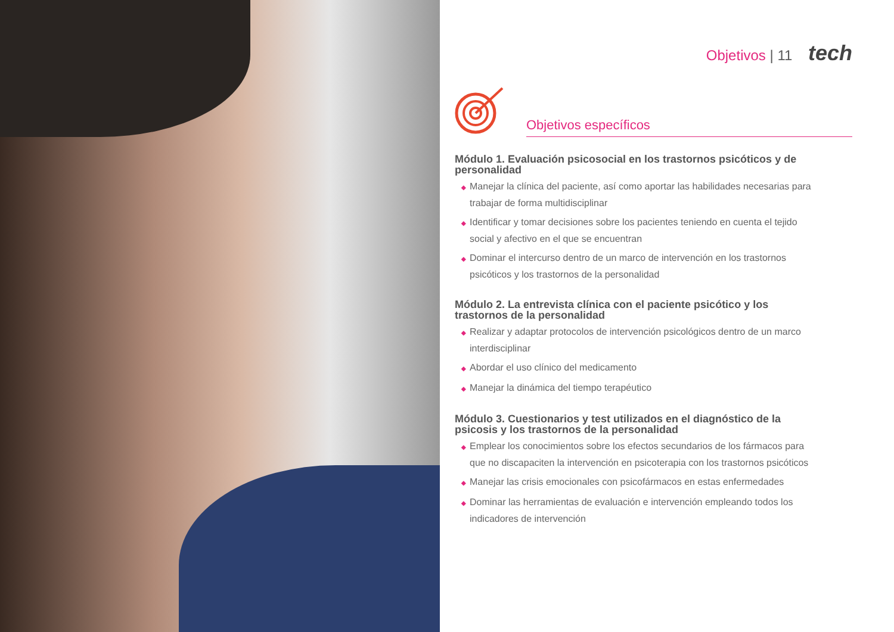Objetivos | 11 tech
Objetivos específicos
Módulo 1. Evaluación psicosocial en los trastornos psicóticos y de personalidad
◆ Manejar la clínica del paciente, así como aportar las habilidades necesarias para trabajar de forma multidisciplinar
◆ Identificar y tomar decisiones sobre los pacientes teniendo en cuenta el tejido social y afectivo en el que se encuentran
◆ Dominar el intercurso dentro de un marco de intervención en los trastornos psicóticos y los trastornos de la personalidad
Módulo 2. La entrevista clínica con el paciente psicótico y los trastornos de la personalidad
◆ Realizar y adaptar protocolos de intervención psicológicos dentro de un marco interdisciplinar
◆ Abordar el uso clínico del medicamento
◆ Manejar la dinámica del tiempo terapéutico
Módulo 3. Cuestionarios y test utilizados en el diagnóstico de la psicosis y los trastornos de la personalidad
◆ Emplear los conocimientos sobre los efectos secundarios de los fármacos para que no discapaciten la intervención en psicoterapia con los trastornos psicóticos
◆ Manejar las crisis emocionales con psicofármacos en estas enfermedades
◆ Dominar las herramientas de evaluación e intervención empleando todos los indicadores de intervención